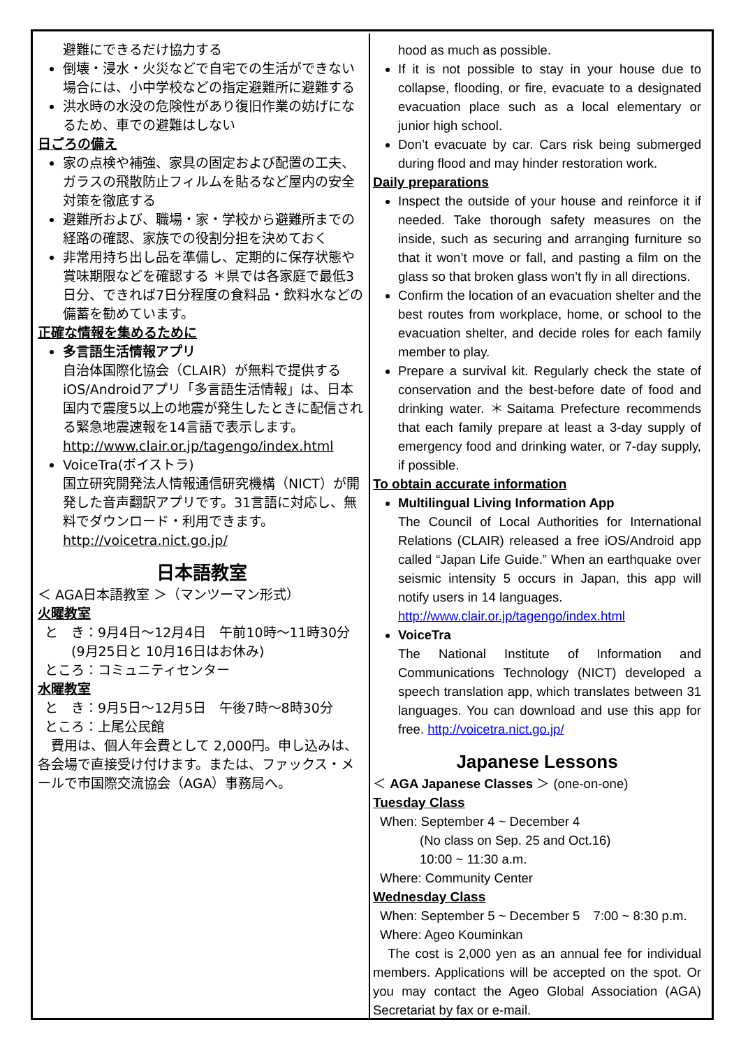避難にできるだけ協力する
倒壊・浸水・火災などで自宅での生活ができない場合には、小中学校などの指定避難所に避難する
洪水時の水没の危険性があり復旧作業の妨げになるため、車での避難はしない
日ごろの備え
家の点検や補強、家具の固定および配置の工夫、ガラスの飛散防止フィルムを貼るなど屋内の安全対策を徹底する
避難所および、職場・家・学校から避難所までの経路の確認、家族での役割分担を決めておく
非常用持ち出し品を準備し、定期的に保存状態や賞味期限などを確認する ＊県では各家庭で最低3日分、できれば7日分程度の食料品・飲料水などの備蓄を勧めています。
正確な情報を集めるために
多言語生活情報アプリ
自治体国際化協会（CLAIR）が無料で提供するiOS/Androidアプリ「多言語生活情報」は、日本国内で震度5以上の地震が発生したときに配信される緊急地震速報を14言語で表示します。
http://www.clair.or.jp/tagengo/index.html
VoiceTra(ボイストラ)
国立研究開発法人情報通信研究機構（NICT）が開発した音声翻訳アプリです。31言語に対応し、無料でダウンロード・利用できます。
http://voicetra.nict.go.jp/
日本語教室
＜ AGA日本語教室 ＞（マンツーマン形式）
火曜教室
と　き：9月4日～12月4日　午前10時～11時30分
　　(9月25日と 10月16日はお休み)
ところ：コミュニティセンター
水曜教室
と　き：9月5日～12月5日　午後7時～8時30分
ところ：上尾公民館
　費用は、個人年会費として 2,000円。申し込みは、各会場で直接受け付けます。または、ファックス・メールで市国際交流協会（AGA）事務局へ。
hood as much as possible.
If it is not possible to stay in your house due to collapse, flooding, or fire, evacuate to a designated evacuation place such as a local elementary or junior high school.
Don’t evacuate by car. Cars risk being submerged during flood and may hinder restoration work.
Daily preparations
Inspect the outside of your house and reinforce it if needed. Take thorough safety measures on the inside, such as securing and arranging furniture so that it won’t move or fall, and pasting a film on the glass so that broken glass won’t fly in all directions.
Confirm the location of an evacuation shelter and the best routes from workplace, home, or school to the evacuation shelter, and decide roles for each family member to play.
Prepare a survival kit. Regularly check the state of conservation and the best-before date of food and drinking water. ＊Saitama Prefecture recommends that each family prepare at least a 3-day supply of emergency food and drinking water, or 7-day supply, if possible.
To obtain accurate information
Multilingual Living Information App
The Council of Local Authorities for International Relations (CLAIR) released a free iOS/Android app called “Japan Life Guide.” When an earthquake over seismic intensity 5 occurs in Japan, this app will notify users in 14 languages.
http://www.clair.or.jp/tagengo/index.html
VoiceTra
The National Institute of Information and Communications Technology (NICT) developed a speech translation app, which translates between 31 languages. You can download and use this app for free. http://voicetra.nict.go.jp/
Japanese Lessons
＜ AGA Japanese Classes ＞ (one-on-one)
Tuesday Class
When: September 4 ~ December 4
　　　(No class on Sep. 25 and Oct.16)
　　　10:00 ~ 11:30 a.m.
Where: Community Center
Wednesday Class
When: September 5 ~ December 5　7:00 ~ 8:30 p.m.
Where: Ageo Kouminkan
　The cost is 2,000 yen as an annual fee for individual members. Applications will be accepted on the spot. Or you may contact the Ageo Global Association (AGA) Secretariat by fax or e-mail.